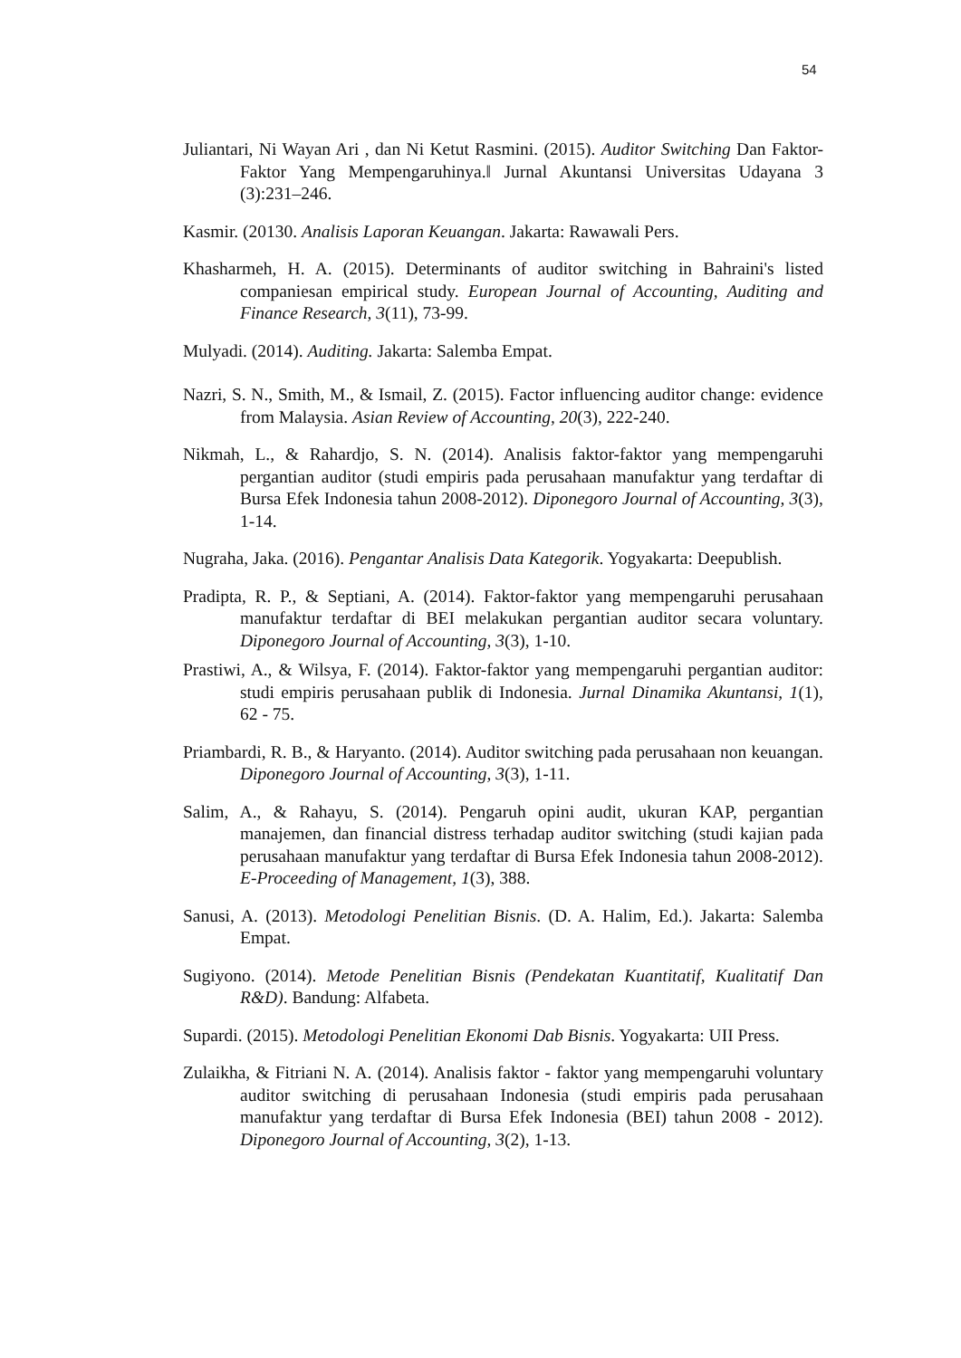54
Juliantari, Ni Wayan Ari , dan Ni Ketut Rasmini. (2015). Auditor Switching Dan Faktor-Faktor Yang Mempengaruhinya.‖ Jurnal Akuntansi Universitas Udayana 3 (3):231–246.
Kasmir. (20130. Analisis Laporan Keuangan. Jakarta: Rawawali Pers.
Khasharmeh, H. A. (2015). Determinants of auditor switching in Bahraini's listed companiesan empirical study. European Journal of Accounting, Auditing and Finance Research, 3(11), 73-99.
Mulyadi. (2014). Auditing. Jakarta: Salemba Empat.
Nazri, S. N., Smith, M., & Ismail, Z. (2015). Factor influencing auditor change: evidence from Malaysia. Asian Review of Accounting, 20(3), 222-240.
Nikmah, L., & Rahardjo, S. N. (2014). Analisis faktor-faktor yang mempengaruhi pergantian auditor (studi empiris pada perusahaan manufaktur yang terdaftar di Bursa Efek Indonesia tahun 2008-2012). Diponegoro Journal of Accounting, 3(3), 1-14.
Nugraha, Jaka. (2016). Pengantar Analisis Data Kategorik. Yogyakarta: Deepublish.
Pradipta, R. P., & Septiani, A. (2014). Faktor-faktor yang mempengaruhi perusahaan manufaktur terdaftar di BEI melakukan pergantian auditor secara voluntary. Diponegoro Journal of Accounting, 3(3), 1-10.
Prastiwi, A., & Wilsya, F. (2014). Faktor-faktor yang mempengaruhi pergantian auditor: studi empiris perusahaan publik di Indonesia. Jurnal Dinamika Akuntansi, 1(1), 62 - 75.
Priambardi, R. B., & Haryanto. (2014). Auditor switching pada perusahaan non keuangan. Diponegoro Journal of Accounting, 3(3), 1-11.
Salim, A., & Rahayu, S. (2014). Pengaruh opini audit, ukuran KAP, pergantian manajemen, dan financial distress terhadap auditor switching (studi kajian pada perusahaan manufaktur yang terdaftar di Bursa Efek Indonesia tahun 2008-2012). E-Proceeding of Management, 1(3), 388.
Sanusi, A. (2013). Metodologi Penelitian Bisnis. (D. A. Halim, Ed.). Jakarta: Salemba Empat.
Sugiyono. (2014). Metode Penelitian Bisnis (Pendekatan Kuantitatif, Kualitatif Dan R&D). Bandung: Alfabeta.
Supardi. (2015). Metodologi Penelitian Ekonomi Dab Bisnis. Yogyakarta: UII Press.
Zulaikha, & Fitriani N. A. (2014). Analisis faktor - faktor yang mempengaruhi voluntary auditor switching di perusahaan Indonesia (studi empiris pada perusahaan manufaktur yang terdaftar di Bursa Efek Indonesia (BEI) tahun 2008 - 2012). Diponegoro Journal of Accounting, 3(2), 1-13.